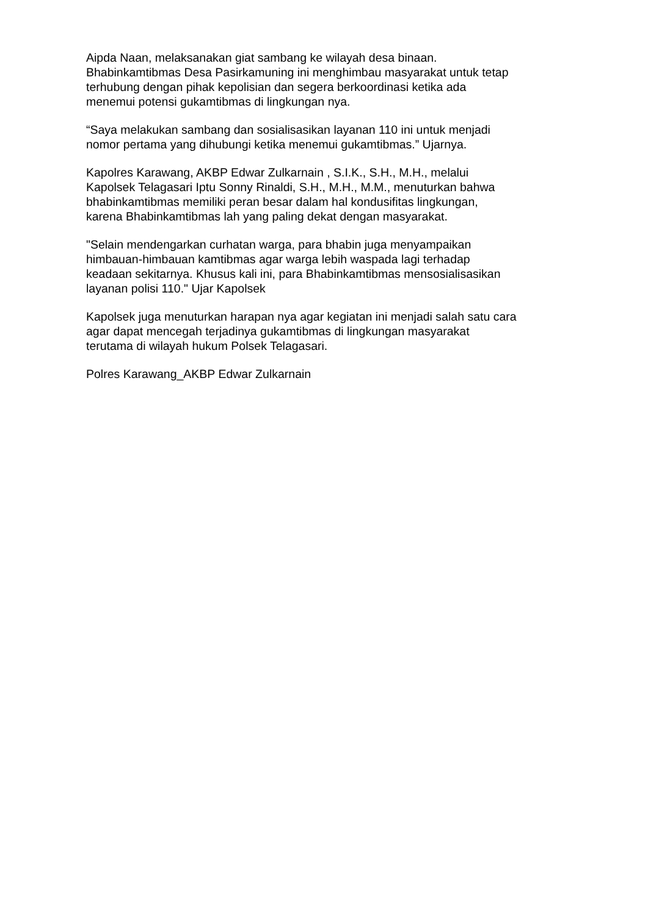Aipda Naan, melaksanakan giat sambang ke wilayah desa binaan.
Bhabinkamtibmas Desa Pasirkamuning ini menghimbau masyarakat untuk tetap
terhubung dengan pihak kepolisian dan segera berkoordinasi ketika ada
menemui potensi gukamtibmas di lingkungan nya.
“Saya melakukan sambang dan sosialisasikan layanan 110 ini untuk menjadi
nomor pertama yang dihubungi ketika menemui gukamtibmas.” Ujarnya.
Kapolres Karawang, AKBP Edwar Zulkarnain , S.I.K., S.H., M.H., melalui
Kapolsek Telagasari Iptu Sonny Rinaldi, S.H., M.H., M.M., menuturkan bahwa
bhabinkamtibmas memiliki peran besar dalam hal kondusifitas lingkungan,
karena Bhabinkamtibmas lah yang paling dekat dengan masyarakat.
"Selain mendengarkan curhatan warga, para bhabin juga menyampaikan
himbauan-himbauan kamtibmas agar warga lebih waspada lagi terhadap
keadaan sekitarnya. Khusus kali ini, para Bhabinkamtibmas mensosialisasikan
layanan polisi 110." Ujar Kapolsek
Kapolsek juga menuturkan harapan nya agar kegiatan ini menjadi salah satu cara
agar dapat mencegah terjadinya gukamtibmas di lingkungan masyarakat
terutama di wilayah hukum Polsek Telagasari.
Polres Karawang_AKBP Edwar Zulkarnain